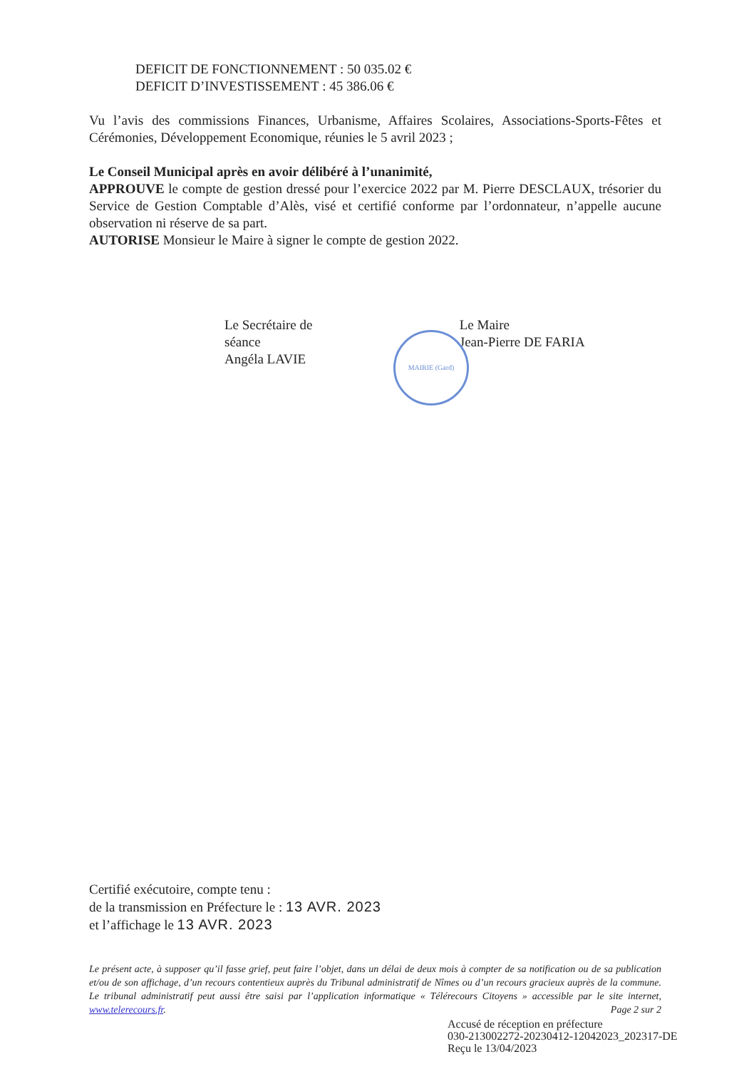DEFICIT DE FONCTIONNEMENT : 50 035.02 €
DEFICIT D’INVESTISSEMENT : 45 386.06 €
Vu l’avis des commissions Finances, Urbanisme, Affaires Scolaires, Associations-Sports-Fêtes et Cérémonies, Développement Economique, réunies le 5 avril 2023 ;
Le Conseil Municipal après en avoir délibéré à l’unanimité,
APPROUVE le compte de gestion dressé pour l’exercice 2022 par M. Pierre DESCLAUX, trésorier du Service de Gestion Comptable d’Alès, visé et certifié conforme par l’ordonnateur, n’appelle aucune observation ni réserve de sa part.
AUTORISE Monsieur le Maire à signer le compte de gestion 2022.
Le Secrétaire de séance
Angéla LAVIE
Le Maire
Jean-Pierre DE FARIA
Certifié exécutoire, compte tenu :
de la transmission en Préfecture le : 13 AVR. 2023
et l’affichage le 13 AVR. 2023
Le présent acte, à supposer qu’il fasse grief, peut faire l’objet, dans un délai de deux mois à compter de sa notification ou de sa publication et/ou de son affichage, d’un recours contentieux auprès du Tribunal administratif de Nîmes ou d’un recours gracieux auprès de la commune. Le tribunal administratif peut aussi être saisi par l’application informatique « Télérecours Citoyens » accessible par le site internet, www.telerecours.fr. Page 2 sur 2
MAIRIE (Gard)
Accusé de réception en préfecture
030-213002272-20230412-12042023_202317-DE
Reçu le 13/04/2023